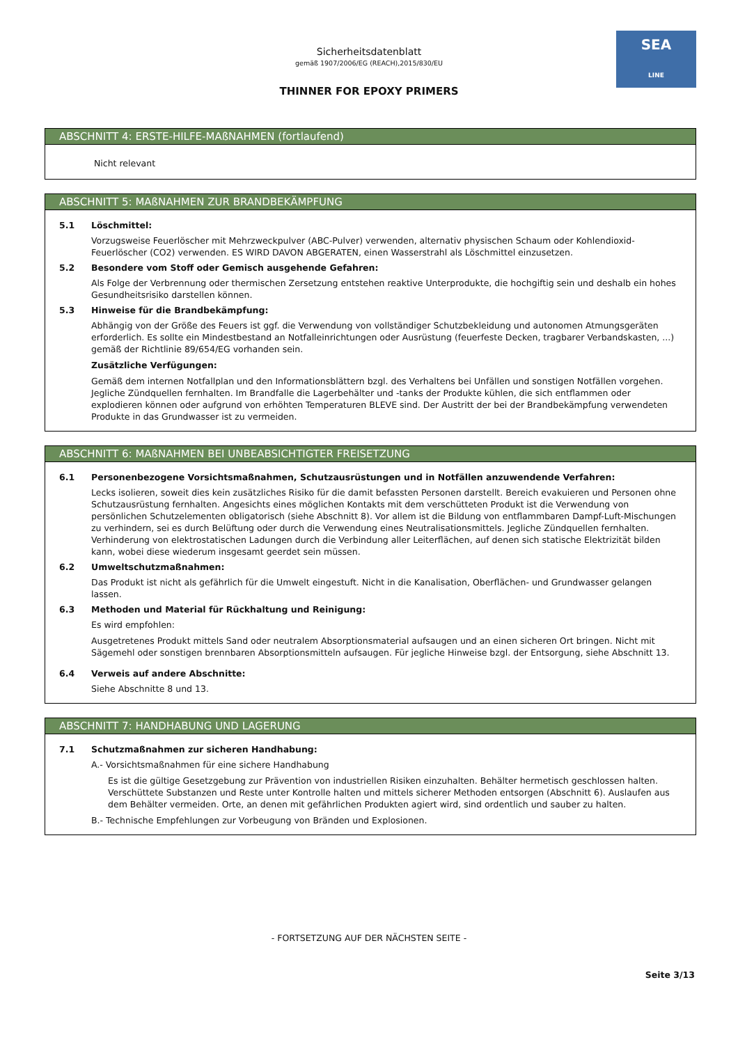SEA
LINE
Sicherheitsdatenblatt
gemäß 1907/2006/EG (REACH),2015/830/EU
THINNER FOR EPOXY PRIMERS
ABSCHNITT 4: ERSTE-HILFE-MAßNAHMEN (fortlaufend)
Nicht relevant
ABSCHNITT 5: MAßNAHMEN ZUR BRANDBEKÄMPFUNG
5.1 Löschmittel:
Vorzugsweise Feuerlöscher mit Mehrzweckpulver (ABC-Pulver) verwenden, alternativ physischen Schaum oder Kohlendioxid-Feuerlöscher (CO2) verwenden. ES WIRD DAVON ABGERATEN, einen Wasserstrahl als Löschmittel einzusetzen.
5.2 Besondere vom Stoff oder Gemisch ausgehende Gefahren:
Als Folge der Verbrennung oder thermischen Zersetzung entstehen reaktive Unterprodukte, die hochgiftig sein und deshalb ein hohes Gesundheitsrisiko darstellen können.
5.3 Hinweise für die Brandbekämpfung:
Abhängig von der Größe des Feuers ist ggf. die Verwendung von vollständiger Schutzbekleidung und autonomen Atmungsgeräten erforderlich. Es sollte ein Mindestbestand an Notfalleinrichtungen oder Ausrüstung (feuerfeste Decken, tragbarer Verbandskasten, ...) gemäß der Richtlinie 89/654/EG vorhanden sein.
Zusätzliche Verfügungen:
Gemäß dem internen Notfallplan und den Informationsblättern bzgl. des Verhaltens bei Unfällen und sonstigen Notfällen vorgehen. Jegliche Zündquellen fernhalten. Im Brandfalle die Lagerbehälter und -tanks der Produkte kühlen, die sich entflammen oder explodieren können oder aufgrund von erhöhten Temperaturen BLEVE sind. Der Austritt der bei der Brandbekämpfung verwendeten Produkte in das Grundwasser ist zu vermeiden.
ABSCHNITT 6: MAßNAHMEN BEI UNBEABSICHTIGTER FREISETZUNG
6.1 Personenbezogene Vorsichtsmaßnahmen, Schutzausrüstungen und in Notfällen anzuwendende Verfahren:
Lecks isolieren, soweit dies kein zusätzliches Risiko für die damit befassten Personen darstellt. Bereich evakuieren und Personen ohne Schutzausrüstung fernhalten. Angesichts eines möglichen Kontakts mit dem verschütteten Produkt ist die Verwendung von persönlichen Schutzelementen obligatorisch (siehe Abschnitt 8). Vor allem ist die Bildung von entflammbaren Dampf-Luft-Mischungen zu verhindern, sei es durch Belüftung oder durch die Verwendung eines Neutralisationsmittels. Jegliche Zündquellen fernhalten. Verhinderung von elektrostatischen Ladungen durch die Verbindung aller Leiterflächen, auf denen sich statische Elektrizität bilden kann, wobei diese wiederum insgesamt geerdet sein müssen.
6.2 Umweltschutzmaßnahmen:
Das Produkt ist nicht als gefährlich für die Umwelt eingestuft. Nicht in die Kanalisation, Oberflächen- und Grundwasser gelangen lassen.
6.3 Methoden und Material für Rückhaltung und Reinigung:
Es wird empfohlen:
Ausgetretenes Produkt mittels Sand oder neutralem Absorptionsmaterial aufsaugen und an einen sicheren Ort bringen. Nicht mit Sägemehl oder sonstigen brennbaren Absorptionsmitteln aufsaugen. Für jegliche Hinweise bzgl. der Entsorgung, siehe Abschnitt 13.
6.4 Verweis auf andere Abschnitte:
Siehe Abschnitte 8 und 13.
ABSCHNITT 7: HANDHABUNG UND LAGERUNG
7.1 Schutzmaßnahmen zur sicheren Handhabung:
A.- Vorsichtsmaßnahmen für eine sichere Handhabung
Es ist die gültige Gesetzgebung zur Prävention von industriellen Risiken einzuhalten. Behälter hermetisch geschlossen halten. Verschüttete Substanzen und Reste unter Kontrolle halten und mittels sicherer Methoden entsorgen (Abschnitt 6). Auslaufen aus dem Behälter vermeiden. Orte, an denen mit gefährlichen Produkten agiert wird, sind ordentlich und sauber zu halten.
B.- Technische Empfehlungen zur Vorbeugung von Bränden und Explosionen.
- FORTSETZUNG AUF DER NÄCHSTEN SEITE -
Seite 3/13